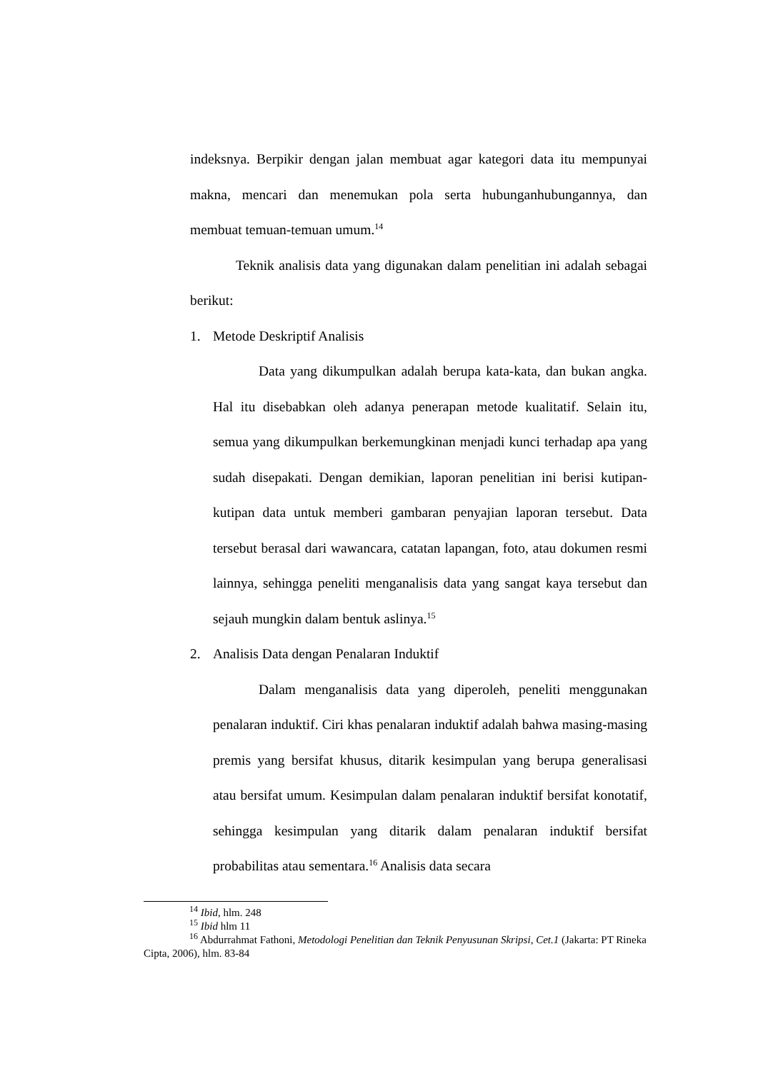indeksnya. Berpikir dengan jalan membuat agar kategori data itu mempunyai makna, mencari dan menemukan pola serta hubunganhubungannya, dan membuat temuan-temuan umum.<sup>14</sup>
Teknik analisis data yang digunakan dalam penelitian ini adalah sebagai berikut:
1. Metode Deskriptif Analisis
Data yang dikumpulkan adalah berupa kata-kata, dan bukan angka. Hal itu disebabkan oleh adanya penerapan metode kualitatif. Selain itu, semua yang dikumpulkan berkemungkinan menjadi kunci terhadap apa yang sudah disepakati. Dengan demikian, laporan penelitian ini berisi kutipan-kutipan data untuk memberi gambaran penyajian laporan tersebut. Data tersebut berasal dari wawancara, catatan lapangan, foto, atau dokumen resmi lainnya, sehingga peneliti menganalisis data yang sangat kaya tersebut dan sejauh mungkin dalam bentuk aslinya.<sup>15</sup>
2. Analisis Data dengan Penalaran Induktif
Dalam menganalisis data yang diperoleh, peneliti menggunakan penalaran induktif. Ciri khas penalaran induktif adalah bahwa masing-masing premis yang bersifat khusus, ditarik kesimpulan yang berupa generalisasi atau bersifat umum. Kesimpulan dalam penalaran induktif bersifat konotatif, sehingga kesimpulan yang ditarik dalam penalaran induktif bersifat probabilitas atau sementara.<sup>16</sup> Analisis data secara
<sup>14</sup> Ibid, hlm. 248
<sup>15</sup> Ibid hlm 11
<sup>16</sup> Abdurrahmat Fathoni, Metodologi Penelitian dan Teknik Penyusunan Skripsi, Cet.1 (Jakarta: PT Rineka Cipta, 2006), hlm. 83-84